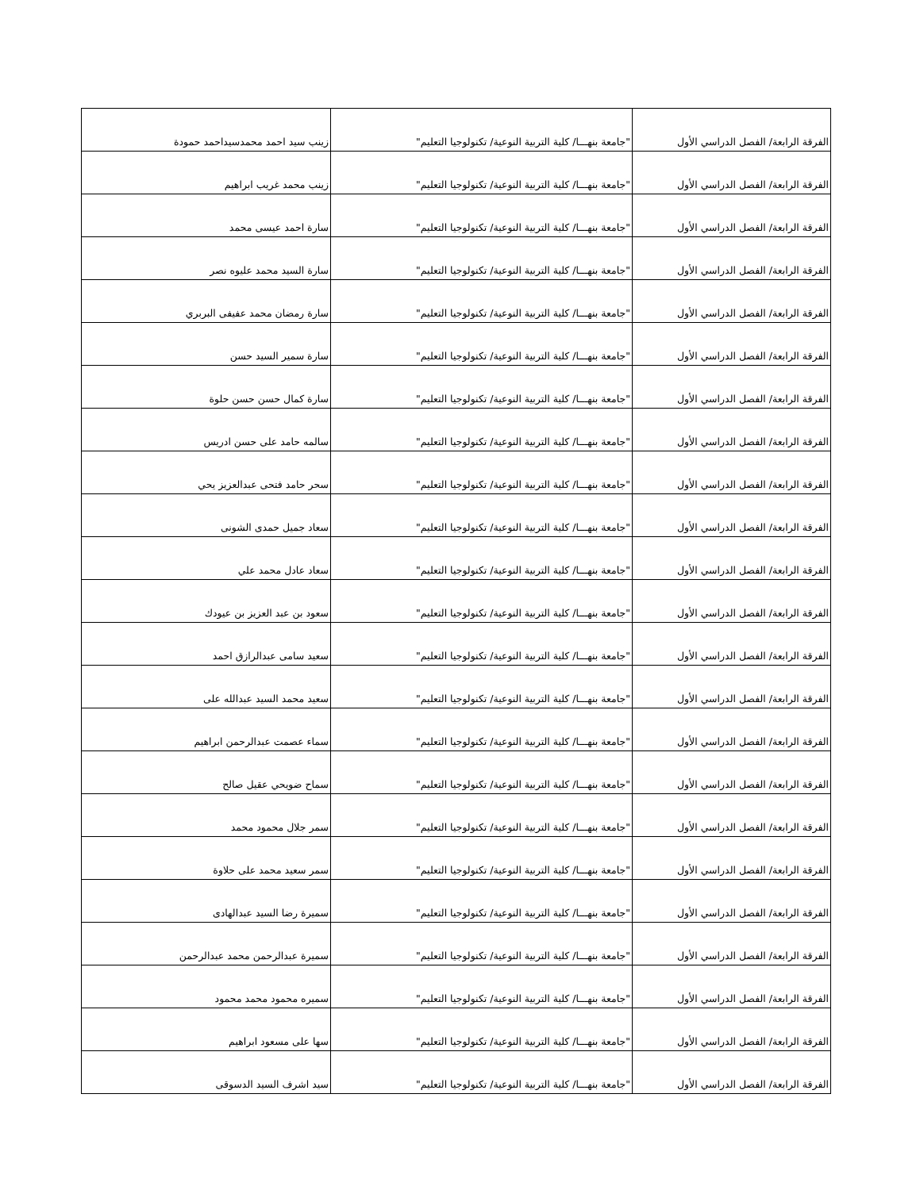| الفرقة الرابعة/ الفصل الدراسي الأول | "جامعة بنهـــا/ كلية التربية النوعية/ تكنولوجيا التعليم" | زينب سيد احمد محمدسيداحمد حمودة |
| الفرقة الرابعة/ الفصل الدراسي الأول | "جامعة بنهـــا/ كلية التربية النوعية/ تكنولوجيا التعليم" | زينب محمد غريب ابراهيم |
| الفرقة الرابعة/ الفصل الدراسي الأول | "جامعة بنهـــا/ كلية التربية النوعية/ تكنولوجيا التعليم" | سارة احمد عيسى محمد |
| الفرقة الرابعة/ الفصل الدراسي الأول | "جامعة بنهـــا/ كلية التربية النوعية/ تكنولوجيا التعليم" | سارة السيد محمد عليوه نصر |
| الفرقة الرابعة/ الفصل الدراسي الأول | "جامعة بنهـــا/ كلية التربية النوعية/ تكنولوجيا التعليم" | سارة رمضان محمد عفيفى البربري |
| الفرقة الرابعة/ الفصل الدراسي الأول | "جامعة بنهـــا/ كلية التربية النوعية/ تكنولوجيا التعليم" | سارة سمير السيد حسن |
| الفرقة الرابعة/ الفصل الدراسي الأول | "جامعة بنهـــا/ كلية التربية النوعية/ تكنولوجيا التعليم" | سارة كمال حسن حسن حلوة |
| الفرقة الرابعة/ الفصل الدراسي الأول | "جامعة بنهـــا/ كلية التربية النوعية/ تكنولوجيا التعليم" | سالمه حامد على حسن ادريس |
| الفرقة الرابعة/ الفصل الدراسي الأول | "جامعة بنهـــا/ كلية التربية النوعية/ تكنولوجيا التعليم" | سحر حامد فتحى عبدالعزيز يحي |
| الفرقة الرابعة/ الفصل الدراسي الأول | "جامعة بنهـــا/ كلية التربية النوعية/ تكنولوجيا التعليم" | سعاد جميل حمدى الشونى |
| الفرقة الرابعة/ الفصل الدراسي الأول | "جامعة بنهـــا/ كلية التربية النوعية/ تكنولوجيا التعليم" | سعاد عادل محمد علي |
| الفرقة الرابعة/ الفصل الدراسي الأول | "جامعة بنهـــا/ كلية التربية النوعية/ تكنولوجيا التعليم" | سعود بن عبد العزيز بن عيودك |
| الفرقة الرابعة/ الفصل الدراسي الأول | "جامعة بنهـــا/ كلية التربية النوعية/ تكنولوجيا التعليم" | سعيد سامى عبدالرازق احمد |
| الفرقة الرابعة/ الفصل الدراسي الأول | "جامعة بنهـــا/ كلية التربية النوعية/ تكنولوجيا التعليم" | سعيد محمد السيد عبدالله على |
| الفرقة الرابعة/ الفصل الدراسي الأول | "جامعة بنهـــا/ كلية التربية النوعية/ تكنولوجيا التعليم" | سماء عصمت عبدالرحمن ابراهيم |
| الفرقة الرابعة/ الفصل الدراسي الأول | "جامعة بنهـــا/ كلية التربية النوعية/ تكنولوجيا التعليم" | سماح ضويحي عقيل صالح |
| الفرقة الرابعة/ الفصل الدراسي الأول | "جامعة بنهـــا/ كلية التربية النوعية/ تكنولوجيا التعليم" | سمر جلال محمود محمد |
| الفرقة الرابعة/ الفصل الدراسي الأول | "جامعة بنهـــا/ كلية التربية النوعية/ تكنولوجيا التعليم" | سمر سعيد محمد على حلاوة |
| الفرقة الرابعة/ الفصل الدراسي الأول | "جامعة بنهـــا/ كلية التربية النوعية/ تكنولوجيا التعليم" | سميرة رضا السيد عبدالهادى |
| الفرقة الرابعة/ الفصل الدراسي الأول | "جامعة بنهـــا/ كلية التربية النوعية/ تكنولوجيا التعليم" | سميرة عبدالرحمن محمد عبدالرحمن |
| الفرقة الرابعة/ الفصل الدراسي الأول | "جامعة بنهـــا/ كلية التربية النوعية/ تكنولوجيا التعليم" | سميره محمود محمد محمود |
| الفرقة الرابعة/ الفصل الدراسي الأول | "جامعة بنهـــا/ كلية التربية النوعية/ تكنولوجيا التعليم" | سها على مسعود ابراهيم |
| الفرقة الرابعة/ الفصل الدراسي الأول | "جامعة بنهـــا/ كلية التربية النوعية/ تكنولوجيا التعليم" | سيد اشرف السيد الدسوقى |